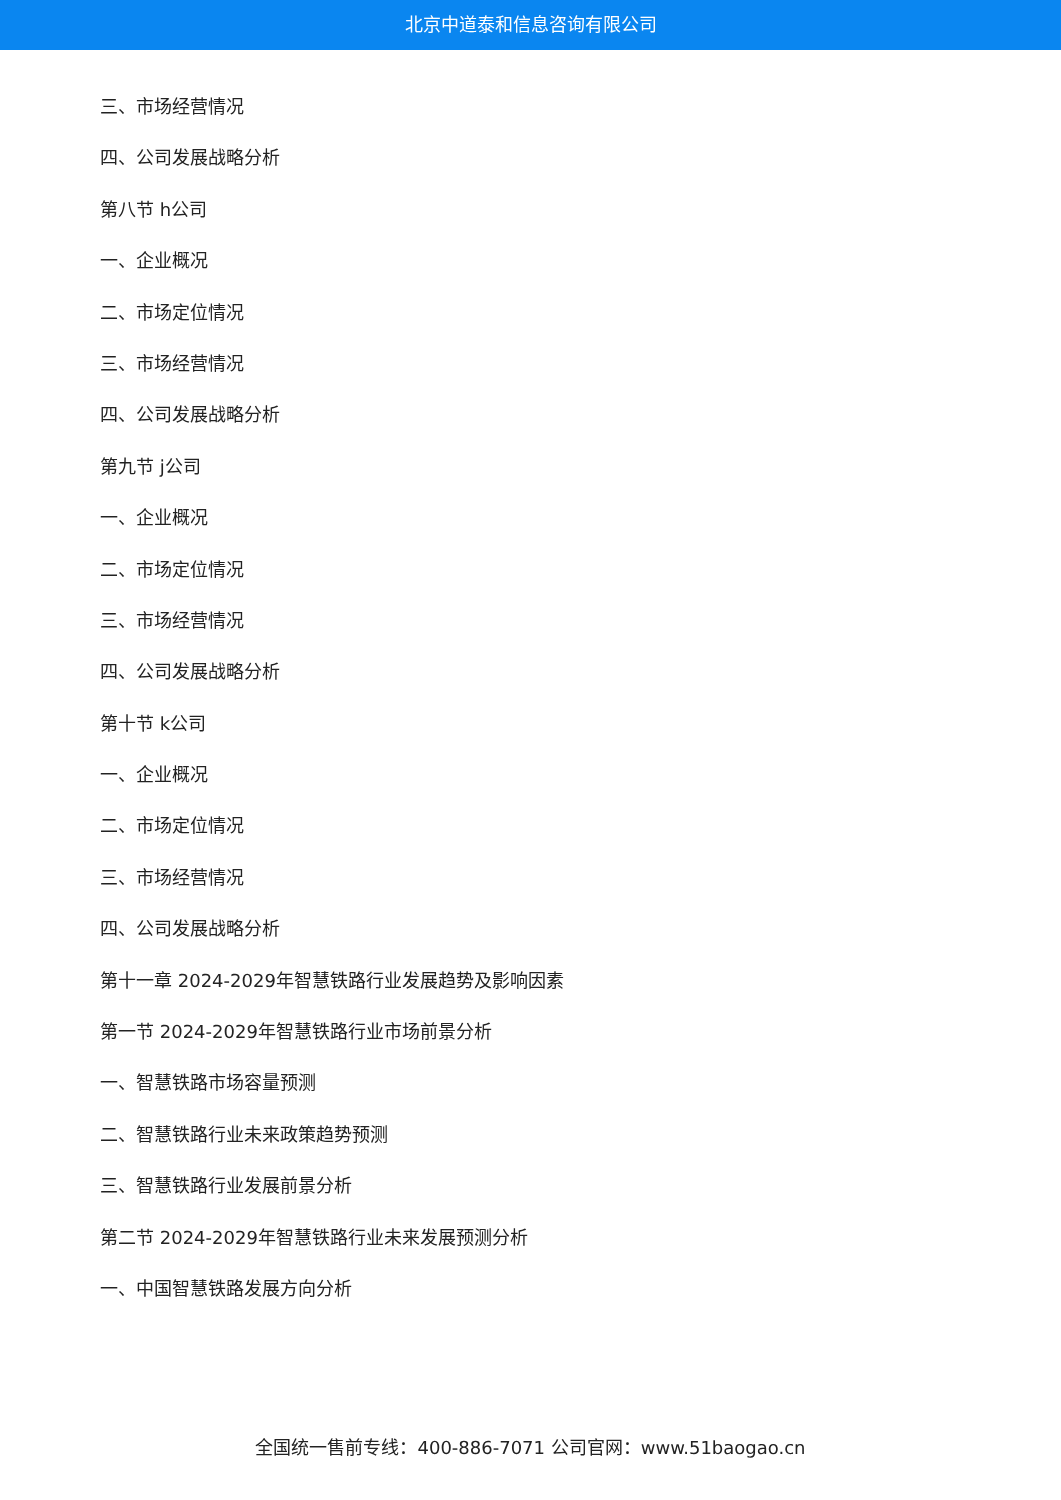北京中道泰和信息咨询有限公司
三、市场经营情况
四、公司发展战略分析
第八节 h公司
一、企业概况
二、市场定位情况
三、市场经营情况
四、公司发展战略分析
第九节 j公司
一、企业概况
二、市场定位情况
三、市场经营情况
四、公司发展战略分析
第十节 k公司
一、企业概况
二、市场定位情况
三、市场经营情况
四、公司发展战略分析
第十一章 2024-2029年智慧铁路行业发展趋势及影响因素
第一节 2024-2029年智慧铁路行业市场前景分析
一、智慧铁路市场容量预测
二、智慧铁路行业未来政策趋势预测
三、智慧铁路行业发展前景分析
第二节 2024-2029年智慧铁路行业未来发展预测分析
一、中国智慧铁路发展方向分析
全国统一售前专线：400-886-7071 公司官网：www.51baogao.cn